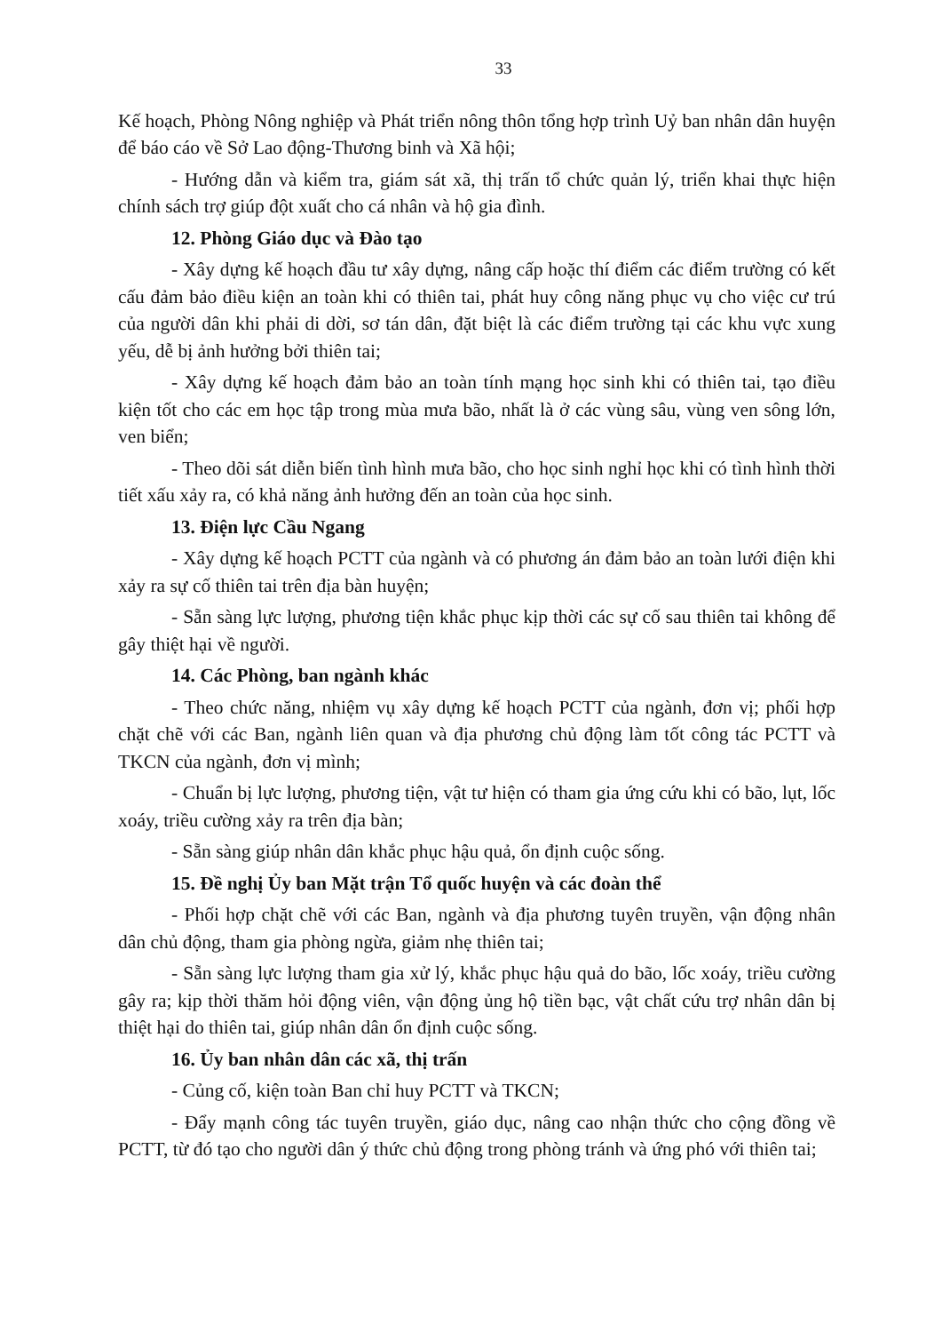33
Kế hoạch, Phòng Nông nghiệp và Phát triển nông thôn tổng hợp trình Uỷ ban nhân dân huyện để báo cáo về Sở Lao động-Thương binh và Xã hội;
- Hướng dẫn và kiểm tra, giám sát xã, thị trấn tổ chức quản lý, triển khai thực hiện chính sách trợ giúp đột xuất cho cá nhân và hộ gia đình.
12. Phòng Giáo dục và Đào tạo
- Xây dựng kế hoạch đầu tư xây dựng, nâng cấp hoặc thí điểm các điểm trường có kết cấu đảm bảo điều kiện an toàn khi có thiên tai, phát huy công năng phục vụ cho việc cư trú của người dân khi phải di dời, sơ tán dân, đặt biệt là các điểm trường tại các khu vực xung yếu, dễ bị ảnh hưởng bởi thiên tai;
- Xây dựng kế hoạch đảm bảo an toàn tính mạng học sinh khi có thiên tai, tạo điều kiện tốt cho các em học tập trong mùa mưa bão, nhất là ở các vùng sâu, vùng ven sông lớn, ven biển;
- Theo dõi sát diễn biến tình hình mưa bão, cho học sinh nghỉ học khi có tình hình thời tiết xấu xảy ra, có khả năng ảnh hưởng đến an toàn của học sinh.
13. Điện lực Cầu Ngang
- Xây dựng kế hoạch PCTT của ngành và có phương án đảm bảo an toàn lưới điện khi xảy ra sự cố thiên tai trên địa bàn huyện;
- Sẵn sàng lực lượng, phương tiện khắc phục kịp thời các sự cố sau thiên tai không để gây thiệt hại về người.
14. Các Phòng, ban ngành khác
- Theo chức năng, nhiệm vụ xây dựng kế hoạch PCTT của ngành, đơn vị; phối hợp chặt chẽ với các Ban, ngành liên quan và địa phương chủ động làm tốt công tác PCTT và TKCN của ngành, đơn vị mình;
- Chuẩn bị lực lượng, phương tiện, vật tư hiện có tham gia ứng cứu khi có bão, lụt, lốc xoáy, triều cường xảy ra trên địa bàn;
- Sẵn sàng giúp nhân dân khắc phục hậu quả, ổn định cuộc sống.
15. Đề nghị Ủy ban Mặt trận Tổ quốc huyện và các đoàn thể
- Phối hợp chặt chẽ với các Ban, ngành và địa phương tuyên truyền, vận động nhân dân chủ động, tham gia phòng ngừa, giảm nhẹ thiên tai;
- Sẵn sàng lực lượng tham gia xử lý, khắc phục hậu quả do bão, lốc xoáy, triều cường gây ra; kịp thời thăm hỏi động viên, vận động ủng hộ tiền bạc, vật chất cứu trợ nhân dân bị thiệt hại do thiên tai, giúp nhân dân ổn định cuộc sống.
16. Ủy ban nhân dân các xã, thị trấn
- Củng cố, kiện toàn Ban chỉ huy PCTT và TKCN;
- Đẩy mạnh công tác tuyên truyền, giáo dục, nâng cao nhận thức cho cộng đồng về PCTT, từ đó tạo cho người dân ý thức chủ động trong phòng tránh và ứng phó với thiên tai;